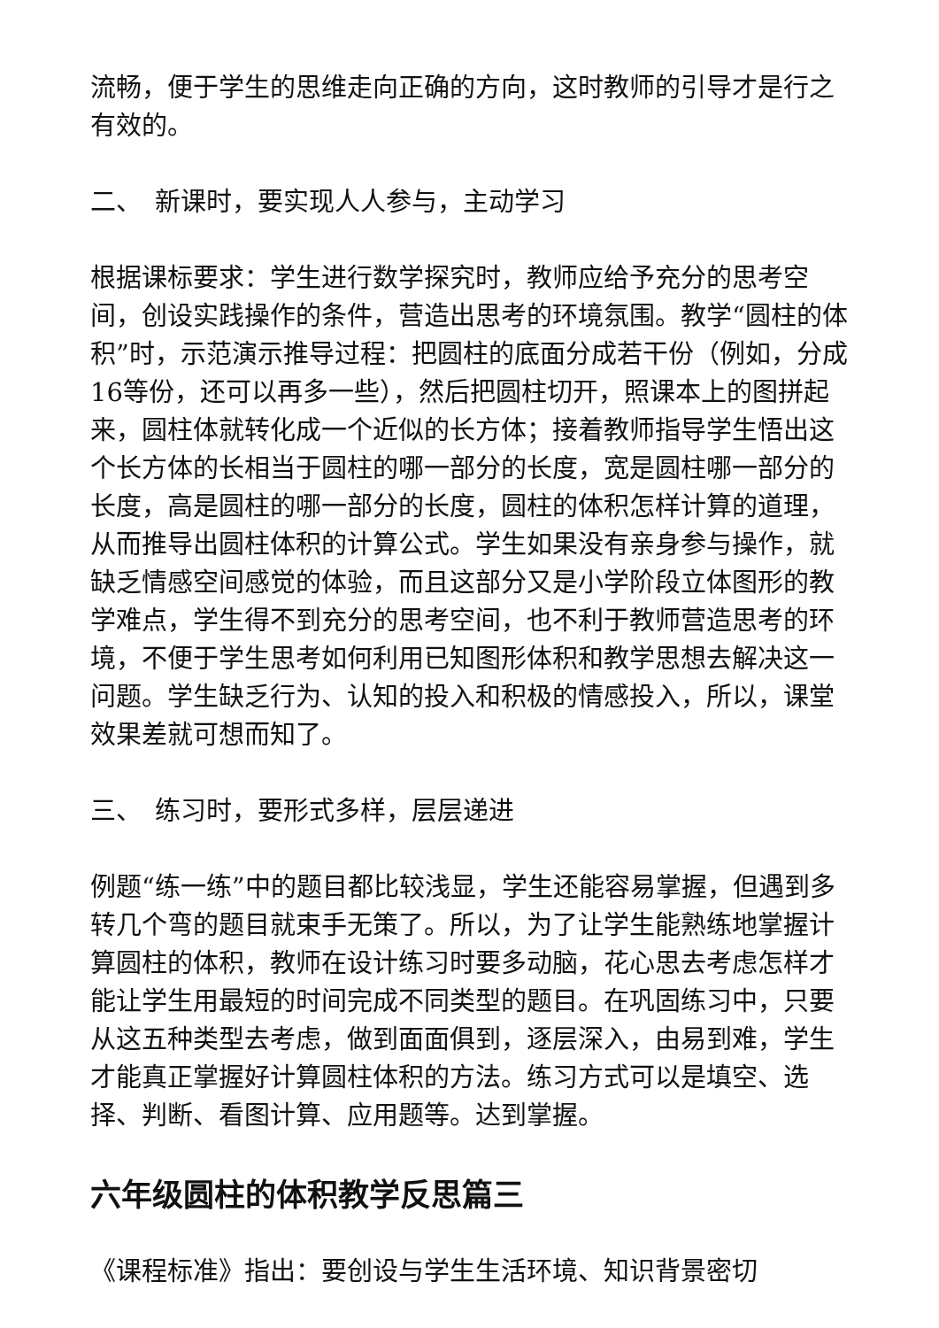流畅，便于学生的思维走向正确的方向，这时教师的引导才是行之有效的。
二、　新课时，要实现人人参与，主动学习
根据课标要求：学生进行数学探究时，教师应给予充分的思考空间，创设实践操作的条件，营造出思考的环境氛围。教学“圆柱的体积”时，示范演示推导过程：把圆柱的底面分成若干份（例如，分成16等份，还可以再多一些），然后把圆柱切开，照课本上的图拼起来，圆柱体就转化成一个近似的长方体；接着教师指导学生悟出这个长方体的长相当于圆柱的哪一部分的长度，宽是圆柱哪一部分的长度，高是圆柱的哪一部分的长度，圆柱的体积怎样计算的道理，从而推导出圆柱体积的计算公式。学生如果没有亲身参与操作，就缺乏情感空间感觉的体验，而且这部分又是小学阶段立体图形的教学难点，学生得不到充分的思考空间，也不利于教师营造思考的环境，不便于学生思考如何利用已知图形体积和教学思想去解决这一问题。学生缺乏行为、认知的投入和积极的情感投入，所以，课堂效果差就可想而知了。
三、　练习时，要形式多样，层层递进
例题“练一练”中的题目都比较浅显，学生还能容易掌握，但遇到多转几个弯的题目就束手无策了。所以，为了让学生能熟练地掌握计算圆柱的体积，教师在设计练习时要多动脑，花心思去考虑怎样才能让学生用最短的时间完成不同类型的题目。在巩固练习中，只要从这五种类型去考虑，做到面面俱到，逐层深入，由易到难，学生才能真正掌握好计算圆柱体积的方法。练习方式可以是填空、选择、判断、看图计算、应用题等。达到掌握。
六年级圆柱的体积教学反思篇三
《课程标准》指出：要创设与学生生活环境、知识背景密切